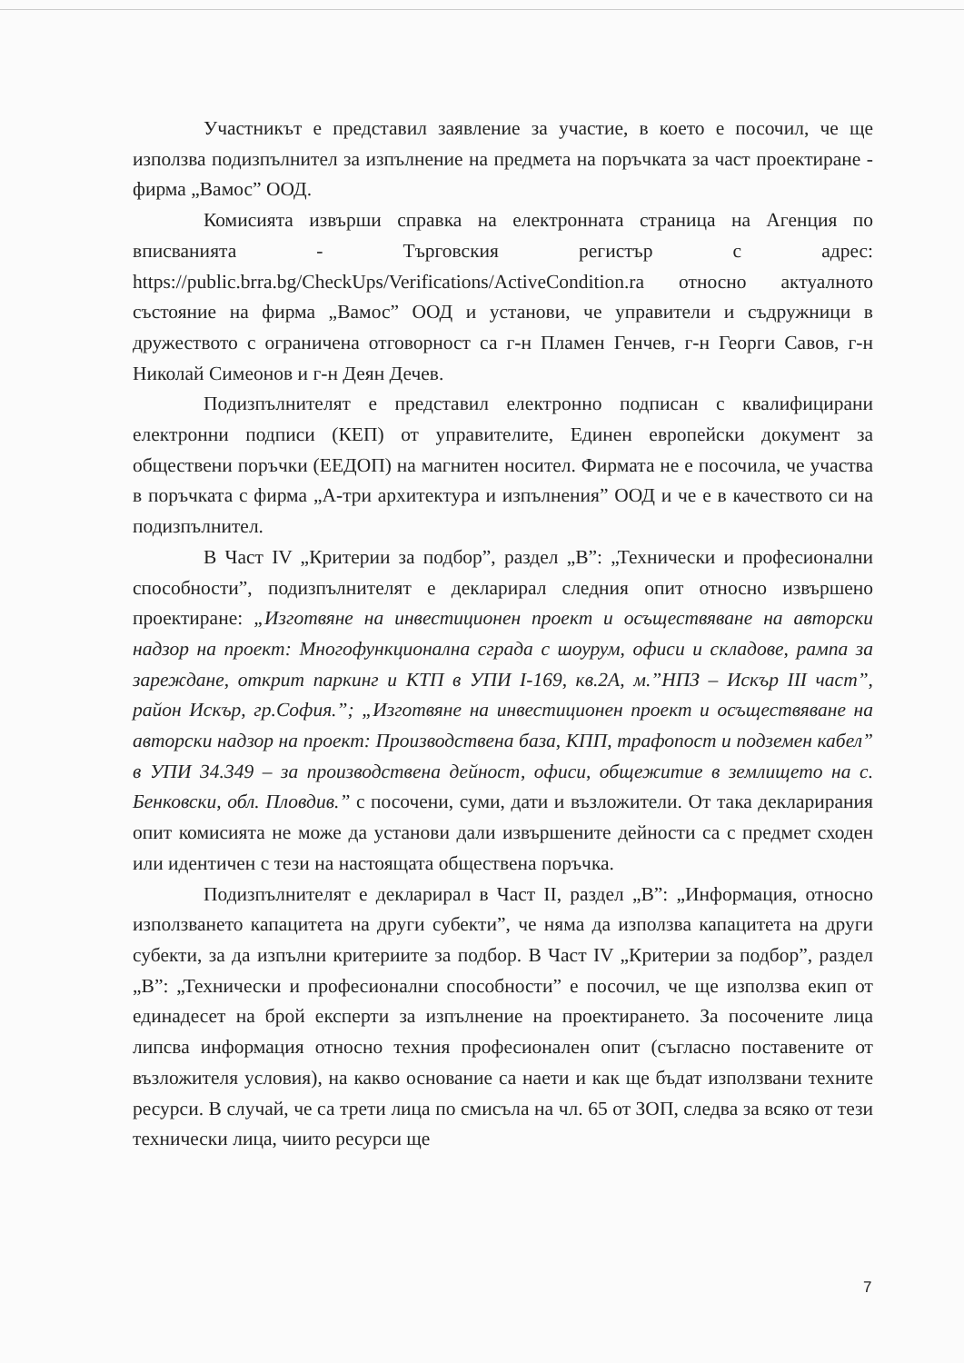Участникът е представил заявление за участие, в което е посочил, че ще използва подизпълнител за изпълнение на предмета на поръчката за част проектиране - фирма „Вамос” ООД.
Комисията извърши справка на електронната страница на Агенция по вписванията - Търговския регистър с адрес: https://public.brra.bg/CheckUps/Verifications/ActiveCondition.ra относно актуалното състояние на фирма „Вамос” ООД и установи, че управители и съдружници в дружеството с ограничена отговорност са г-н Пламен Генчев, г-н Георги Савов, г-н Николай Симеонов и г-н Деян Дечев.
Подизпълнителят е представил електронно подписан с квалифицирани електронни подписи (КЕП) от управителите, Единен европейски документ за обществени поръчки (ЕЕДОП) на магнитен носител. Фирмата не е посочила, че участва в поръчката с фирма „А-три архитектура и изпълнения” ООД и че е в качеството си на подизпълнител.
В Част IV „Критерии за подбор”, раздел „В”: „Технически и професионални способности”, подизпълнителят е декларирал следния опит относно извършено проектиране: „Изготвяне на инвестиционен проект и осъществяване на авторски надзор на проект: Многофункционална сграда с шоурум, офиси и складове, рампа за зареждане, открит паркинг и КТП в УПИ I-169, кв.2А, м.”НПЗ – Искър III част”, район Искър, гр.София.”; „Изготвяне на инвестиционен проект и осъществяване на авторски надзор на проект: Производствена база, КПП, трафопост и подземен кабел” в УПИ 34.349 – за производствена дейност, офиси, общежитие в землището на с. Бенковски, обл. Пловдив.” с посочени, суми, дати и възложители. От така декларирания опит комисията не може да установи дали извършените дейности са с предмет сходен или идентичен с тези на настоящата обществена поръчка.
Подизпълнителят е декларирал в Част II, раздел „В”: „Информация, относно използването капацитета на други субекти”, че няма да използва капацитета на други субекти, за да изпълни критериите за подбор. В Част IV „Критерии за подбор”, раздел „В”: „Технически и професионални способности” е посочил, че ще използва екип от единадесет на брой експерти за изпълнение на проектирането. За посочените лица липсва информация относно техния професионален опит (съгласно поставените от възложителя условия), на какво основание са наети и как ще бъдат използвани техните ресурси. В случай, че са трети лица по смисъла на чл. 65 от ЗОП, следва за всяко от тези технически лица, чиито ресурси ще
7